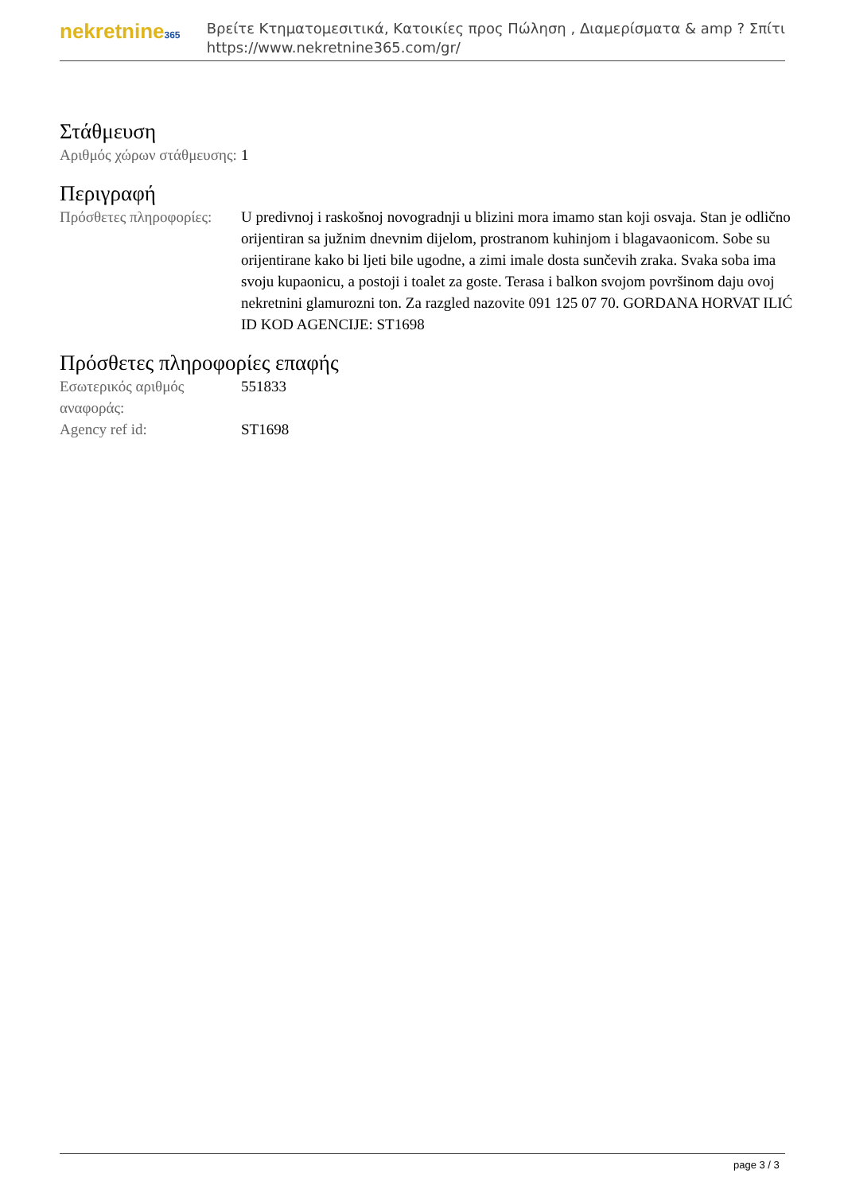nekretnine365
Βρείτε Κτηματομεσιτικά, Κατοικίες προς Πώληση , Διαμερίσματα & amp ? Σπίτι
https://www.nekretnine365.com/gr/
Στάθμευση
| Αριθμός χώρων στάθμευσης: | 1 |
Περιγραφή
| Πρόσθετες πληροφορίες: | U predivnoj i raskošnoj novogradnji u blizini mora imamo stan koji osvaja. Stan je odlično orijentiran sa južnim dnevnim dijelom, prostranom kuhinjom i blagavaonicom. Sobe su orijentirane kako bi ljeti bile ugodne, a zimi imale dosta sunčevih zraka. Svaka soba ima svoju kupaonicu, a postoji i toalet za goste. Terasa i balkon svojom površinom daju ovoj nekretnini glamurozni ton. Za razgled nazovite 091 125 07 70. GORDANA HORVAT ILIĆ ID KOD AGENCIJE: ST1698 |
Πρόσθετες πληροφορίες επαφής
| Εσωτερικός αριθμός αναφοράς: | 551833 |
| Agency ref id: | ST1698 |
page 3 / 3